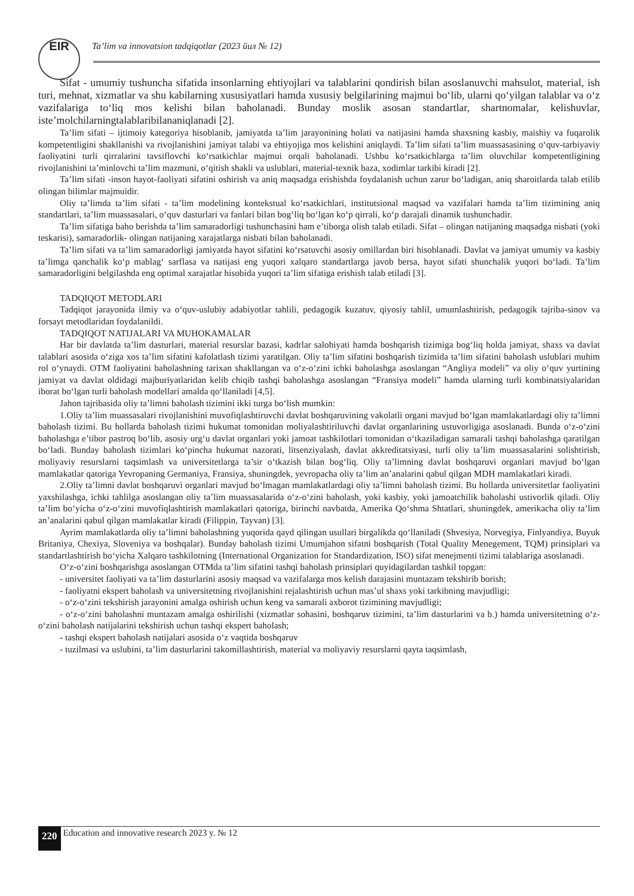EIR
Ta’lim va innovatsion tadqiqotlar (2023 йил № 12)
Sifat - umumiy tushuncha sifatida insonlarning ehtiyojlari va talablarini qondirish bilan asoslanuvchi mahsulot, material, ish turi, mehnat, xizmatlar va shu kabilarning xususiyatlari hamda xususiy belgilarining majmui bo‘lib, ularni qo‘yilgan talablar va o‘z vazifalariga to‘liq mos kelishi bilan baholanadi. Bunday moslik asosan standartlar, shartnomalar, kelishuvlar, iste’molchilarningtalablaribilananiqlanadi [2].
Ta’lim sifati – ijtimoiy kategoriya hisoblanib, jamiyatda ta’lim jarayonining holati va natijasini hamda shaxsning kasbiy, maishiy va fuqarolik kompetentligini shakllanishi va rivojlanishini jamiyat talabi va ehtiyojiga mos kelishini aniqlaydi. Ta’lim sifati ta’lim muassasasining o‘quv-tarbiyaviy faoliyatini turli qirralarini tavsiflovchi ko‘rsatkichlar majmui orqali baholanadi. Ushbu ko‘rsatkichlarga ta’lim oluvchilar kompetentligining rivojlanishini ta’minlovchi ta’lim mazmuni, o‘qitish shakli va uslublari, material-texnik baza, xodimlar tarkibi kiradi [2].
Ta’lim sifati -inson hayot-faoliyati sifatini oshirish va aniq maqsadga erishishda foydalanish uchun zarur bo‘ladigan, aniq sharoitlarda talab etilib olingan bilimlar majmuidir.
Oliy ta’limda ta’lim sifati - ta’lim modelining kontekstual ko‘rsatkichlari, institutsional maqsad va vazifalari hamda ta’lim tizimining aniq standartlari, ta’lim muassasalari, o‘quv dasturlari va fanlari bilan bog‘liq bo‘lgan ko‘p qirrali, ko‘p darajali dinamik tushunchadir.
Ta’lim sifatiga baho berishda ta’lim samaradorligi tushunchasini ham e’tiborga olish talab etiladi. Sifat – olingan natijaning maqsadga nisbati (yoki teskarisi), samaradorlik- olingan natijaning xarajatlarga nisbati bilan baholanadi.
Ta’lim sifati va ta’lim samaradorligi jamiyatda hayot sifatini ko‘rsatuvchi asosiy omillardan biri hisoblanadi. Davlat va jamiyat umumiy va kasbiy ta’limga qanchalik ko‘p mablag‘ sarflasa va natijasi eng yuqori xalqaro standartlarga javob bersa, hayot sifati shunchalik yuqori bo‘ladi. Ta’lim samaradorligini belgilashda eng optimal xarajatlar hisobida yuqori ta’lim sifatiga erishish talab etiladi [3].
TADQIQOT METODLARI
Tadqiqot jarayonida ilmiy va o‘quv-uslubiy adabiyotlar tahlili, pedagogik kuzatuv, qiyosiy tahlil, umumlashtirish, pedagogik tajriba-sinov va forsayt metodlaridan foydalanildi.
TADQIQOT NATIJALARI VA MUHOKAMALAR
Har bir davlatda ta’lim dasturlari, material resurslar bazasi, kadrlar salohiyati hamda boshqarish tizimiga bog‘liq holda jamiyat, shaxs va davlat talablari asosida o‘ziga xos ta’lim sifatini kafolatlash tizimi yaratilgan. Oliy ta’lim sifatini boshqarish tizimida ta’lim sifatini baholash uslublari muhim rol o‘ynaydi. OTM faoliyatini baholashning tarixan shakllangan va o‘z-o‘zini ichki baholashga asoslangan “Angliya modeli” va oliy o‘quv yurtining jamiyat va davlat oldidagi majburiyatlaridan kelib chiqib tashqi baholashga asoslangan “Fransiya modeli” hamda ularning turli kombinatsiyalaridan iborat bo‘lgan turli baholash modellari amalda qo‘llaniladi [4,5].
Jahon tajribasida oliy ta’limni baholash tizimini ikki turga bo‘lish mumkin:
1.Oliy ta’lim muassasalari rivojlanishini muvofiqlashtiruvchi davlat boshqaruvining vakolatli organi mavjud bo‘lgan mamlakatlardagi oliy ta’limni baholash tizimi. Bu hollarda baholash tizimi hukumat tomonidan moliyalashtiriluvchi davlat organlarining ustuvorligiga asoslanadi. Bunda o‘z-o‘zini baholashga e’tibor pastroq bo‘lib, asosiy urg‘u davlat organlari yoki jamoat tashkilotlari tomonidan o‘tkaziladigan samarali tashqi baholashga qaratilgan bo‘ladi. Bunday baholash tizimlari ko‘pincha hukumat nazorati, litsenziyalash, davlat akkreditatsiyasi, turli oliy ta’lim muassasalarini solishtirish, moliyaviy resurslarni taqsimlash va universitetlarga ta’sir o‘tkazish bilan bog‘liq. Oliy ta’limning davlat boshqaruvi organlari mavjud bo‘lgan mamlakatlar qatoriga Yevropaning Germaniya, Fransiya, shuningdek, yevropacha oliy ta’lim an’analarini qabul qilgan MDH mamlakatlari kiradi.
2.Oliy ta’limni davlat boshqaruvi organlari mavjud bo‘lmagan mamlakatlardagi oliy ta’limni baholash tizimi. Bu hollarda universitetlar faoliyatini yaxshilashga, ichki tahlilga asoslangan oliy ta’lim muassasalarida o‘z-o‘zini baholash, yoki kasbiy, yoki jamoatchilik baholashi ustivorlik qiladi. Oliy ta’lim bo‘yicha o‘z-o‘zini muvofiqlashtirish mamlakatlari qatoriga, birinchi navbatda, Amerika Qo‘shma Shtatlari, shuningdek, amerikacha oliy ta’lim an’analarini qabul qilgan mamlakatlar kiradi (Filippin, Tayvan) [3].
Ayrim mamlakatlarda oliy ta’limni baholashning yuqorida qayd qilingan usullari birgalikda qo‘llaniladi (Shvesiya, Norvegiya, Finlyandiya, Buyuk Britaniya, Chexiya, Sloveniya va boshqalar). Bunday baholash tizimi Umumjahon sifatni boshqarish (Total Quality Menegement, TQM) prinsiplari va standartlashtirish bo‘yicha Xalqaro tashkilotning (International Organization for Standardization, ISO) sifat menejmenti tizimi talablariga asoslanadi.
O‘z-o‘zini boshqarishga asoslangan OTMda ta’lim sifatini tashqi baholash prinsiplari quyidagilardan tashkil topgan:
- universitet faoliyati va ta’lim dasturlarini asosiy maqsad va vazifalarga mos kelish darajasini muntazam tekshirib borish;
- faoliyatni ekspert baholash va universitetning rivojlanishini rejalashtirish uchun mas’ul shaxs yoki tarkibning mavjudligi;
- o‘z-o‘zini tekshirish jarayonini amalga oshirish uchun keng va samarali axborot tizimining mavjudligi;
- o‘z-o‘zini baholashni muntazam amalga oshirilishi (xizmatlar sohasini, boshqaruv tizimini, ta’lim dasturlarini va b.) hamda universitetning o‘z-o‘zini baholash natijalarini tekshirish uchun tashqi ekspert baholash;
- tashqi ekspert baholash natijalari asosida o‘z vaqtida boshqaruv
- tuzilmasi va uslubini, ta’lim dasturlarini takomillashtirish, material va moliyaviy resurslarni qayta taqsimlash,
220 Education and innovative research 2023 y. № 12